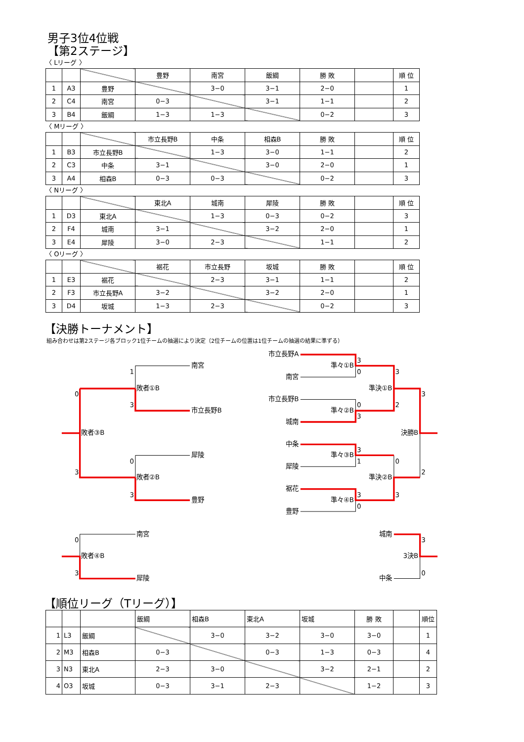男子3位4位戦
【第2ステージ】
〈 Lリーグ 〉
| | | | 豊野 | 南宮 | 飯綱 | 勝 敗 | | 順 位 |
| --- | --- | --- | --- | --- | --- | --- | --- | --- |
| 1 | A3 | 豊野 | | 3−0 | 3−1 | 2−0 | | 1 |
| 2 | C4 | 南宮 | 0−3 | | 3−1 | 1−1 | | 2 |
| 3 | B4 | 飯綱 | 1−3 | 1−3 | | 0−2 | | 3 |
〈 Mリーグ 〉
| | | | 市立長野B | 中条 | 相森B | 勝 敗 | | 順 位 |
| --- | --- | --- | --- | --- | --- | --- | --- | --- |
| 1 | B3 | 市立長野B | | 1−3 | 3−0 | 1−1 | | 2 |
| 2 | C3 | 中条 | 3−1 | | 3−0 | 2−0 | | 1 |
| 3 | A4 | 相森B | 0−3 | 0−3 | | 0−2 | | 3 |
〈 Nリーグ 〉
| | | | 東北A | 城南 | 犀陵 | 勝 敗 | | 順 位 |
| --- | --- | --- | --- | --- | --- | --- | --- | --- |
| 1 | D3 | 東北A | | 1−3 | 0−3 | 0−2 | | 3 |
| 2 | F4 | 城南 | 3−1 | | 3−2 | 2−0 | | 1 |
| 3 | E4 | 犀陵 | 3−0 | 2−3 | | 1−1 | | 2 |
〈 Oリーグ 〉
| | | | 裾花 | 市立長野 | 坂城 | 勝 敗 | | 順 位 |
| --- | --- | --- | --- | --- | --- | --- | --- | --- |
| 1 | E3 | 裾花 | | 2−3 | 3−1 | 1−1 | | 2 |
| 2 | F3 | 市立長野A | 3−2 | | 3−2 | 2−0 | | 1 |
| 3 | D4 | 坂城 | 1−3 | 2−3 | | 0−2 | | 3 |
【決勝トーナメント】
組み合わせは第2ステージ各ブロック1位チームの抽選により決定（2位チームの位置は1位チームの抽選の結果に準ずる）
南宮
1
0
敗者①B
3
市立長野B
敗者③B
犀陵
0
3
敗者②B
3
豊野
市立長野A
3
準々①B
0
3
南宮
準決①B
3
市立長野B
0
2
準々②B
3
城南
決勝B
中条
3
準々③B
1
0
犀陵
2
準決②B
裾花
3
3
準々④B
0
豊野
南宮
城南
0
3
敗者④B
3決B
3
0
犀陵
中条
【順位リーグ（Tリーグ）】
| | | | 飯綱 | 相森B | 東北A | 坂城 | 勝 敗 | | 順位 |
| --- | --- | --- | --- | --- | --- | --- | --- | --- | --- |
| 1 | L3 | 飯綱 | | 3−0 | 3−2 | 3−0 | 3−0 | | 1 |
| 2 | M3 | 相森B | 0−3 | | 0−3 | 1−3 | 0−3 | | 4 |
| 3 | N3 | 東北A | 2−3 | 3−0 | | 3−2 | 2−1 | | 2 |
| 4 | O3 | 坂城 | 0−3 | 3−1 | 2−3 | | 1−2 | | 3 |